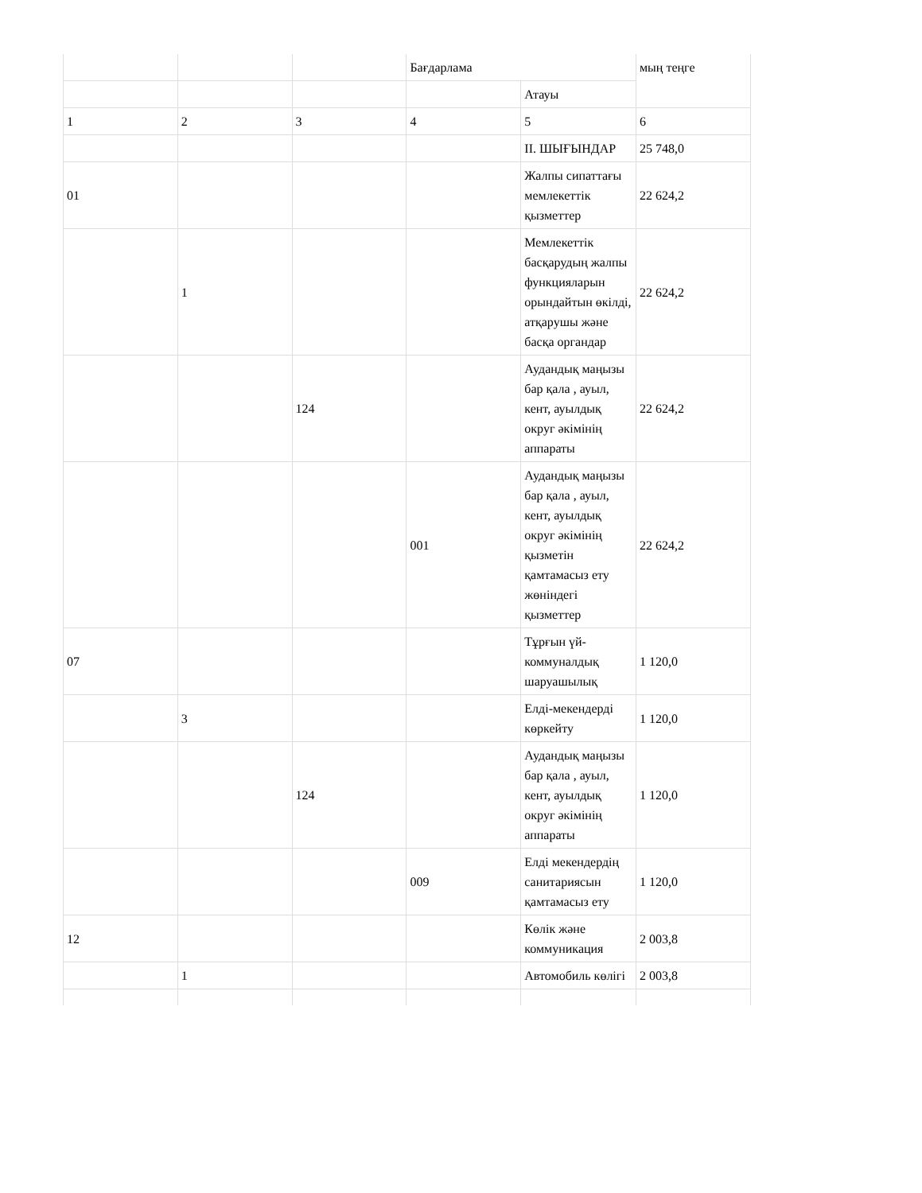| | | | Бағдарлама | | мың теңге |
| | | | | Атауы | |
| 1 | 2 | 3 | 4 | 5 | 6 |
| | | | | II. ШЫҒЫНДАР | 25 748,0 |
| 01 | | | | Жалпы сипаттағы мемлекеттік қызметтер | 22 624,2 |
| | 1 | | | Мемлекеттік басқарудың жалпы функцияларын орындайтын өкілді, атқарушы және басқа органдар | 22 624,2 |
| | | 124 | | Аудандық маңызы бар қала , ауыл, кент, ауылдық округ әкімінің аппараты | 22 624,2 |
| | | | 001 | Аудандық маңызы бар қала , ауыл, кент, ауылдық округ әкімінің қызметін қамтамасыз ету жөніндегі қызметтер | 22 624,2 |
| 07 | | | | Тұрғын үй-коммуналдық шаруашылық | 1 120,0 |
| | 3 | | | Елді-мекендерді көркейту | 1 120,0 |
| | | 124 | | Аудандық маңызы бар қала , ауыл, кент, ауылдық округ әкімінің аппараты | 1 120,0 |
| | | | 009 | Елді мекендердің санитариясын қамтамасыз ету | 1 120,0 |
| 12 | | | | Көлік және коммуникация | 2 003,8 |
| | 1 | | | Автомобиль көлігі | 2 003,8 |